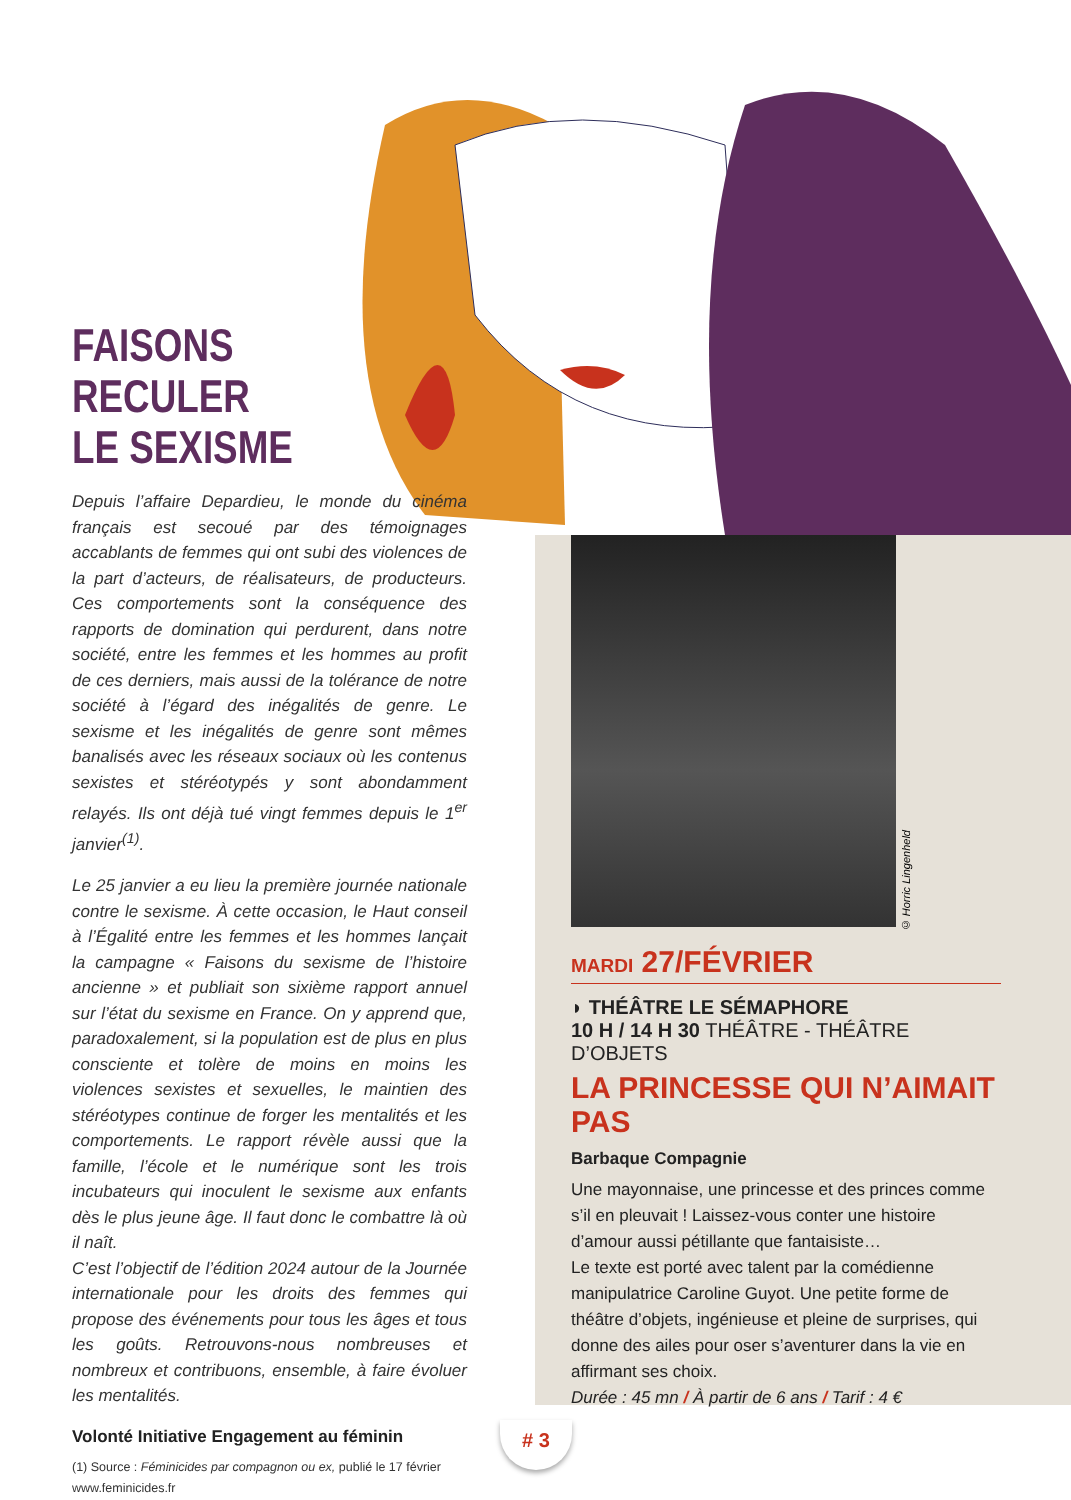FAISONS
RECULER
LE SEXISME
Depuis l’affaire Depardieu, le monde du cinéma français est secoué par des témoignages accablants de femmes qui ont subi des violences de la part d’acteurs, de réalisateurs, de producteurs. Ces comportements sont la conséquence des rapports de domination qui perdurent, dans notre société, entre les femmes et les hommes au profit de ces derniers, mais aussi de la tolérance de notre société à l’égard des inégalités de genre. Le sexisme et les inégalités de genre sont mêmes banalisés avec les réseaux sociaux où les contenus sexistes et stéréotypés y sont abondamment relayés. Ils ont déjà tué vingt femmes depuis le 1<sup>er</sup> janvier<sup>(1)</sup>.
Le 25 janvier a eu lieu la première journée nationale contre le sexisme. À cette occasion, le Haut conseil à l’Égalité entre les femmes et les hommes lançait la campagne « Faisons du sexisme de l’histoire ancienne » et publiait son sixième rapport annuel sur l’état du sexisme en France. On y apprend que, paradoxalement, si la population est de plus en plus consciente et tolère de moins en moins les violences sexistes et sexuelles, le maintien des stéréotypes continue de forger les mentalités et les comportements. Le rapport révèle aussi que la famille, l’école et le numérique sont les trois incubateurs qui inoculent le sexisme aux enfants dès le plus jeune âge. Il faut donc le combattre là où il naît.
C’est l’objectif de l’édition 2024 autour de la Journée internationale pour les droits des femmes qui propose des événements pour tous les âges et tous les goûts. Retrouvons-nous nombreuses et nombreux et contribuons, ensemble, à faire évoluer les mentalités.
Volonté Initiative Engagement au féminin
(1) Source : Féminicides par compagnon ou ex, publié le 17 février
www.feminicides.fr
© Horric Lingenheld
MARDI 27/FÉVRIER
◗ THÉÂTRE LE SÉMAPHORE
10 H / 14 H 30 THÉÂTRE - THÉÂTRE D’OBJETS
LA PRINCESSE QUI N’AIMAIT PAS
Barbaque Compagnie
Une mayonnaise, une princesse et des princes comme s’il en pleuvait ! Laissez-vous conter une histoire d’amour aussi pétillante que fantaisiste…
Le texte est porté avec talent par la comédienne manipulatrice Caroline Guyot. Une petite forme de théâtre d’objets, ingénieuse et pleine de surprises, qui donne des ailes pour oser s’aventurer dans la vie en affirmant ses choix.
Durée : 45 mn / À partir de 6 ans / Tarif : 4 €
# 3